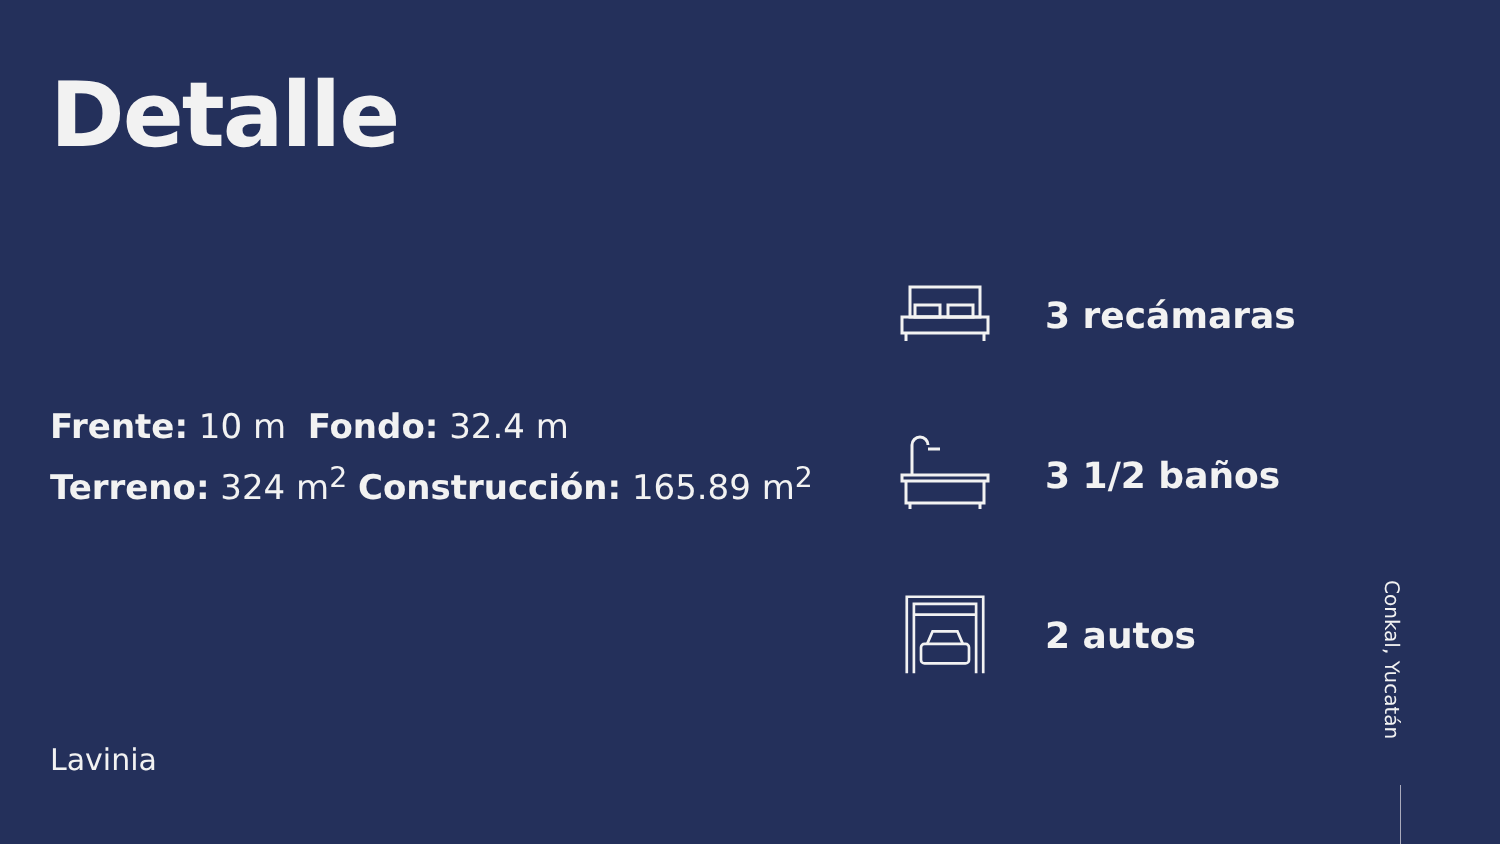Detalle
Frente: 10 m Fondo: 32.4 m
Terreno: 324 m<sup>2</sup> Construcción: 165.89 m<sup>2</sup>
3 recámaras
3 1/2 baños
2 autos
Lavinia
Conkal, Yucatán